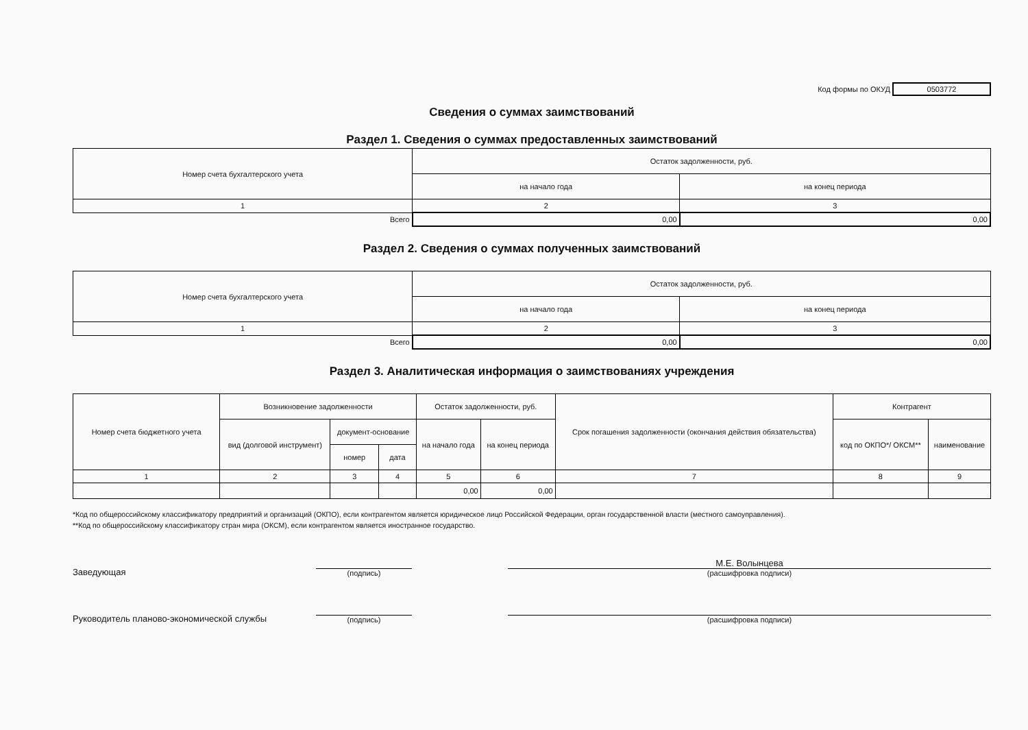Код формы по ОКУД 0503772
Сведения о суммах заимствований
Раздел 1. Сведения о суммах предоставленных заимствований
| Номер счета бухгалтерского учета | Остаток задолженности, руб. | |
| --- | --- | --- |
| | на начало года | на конец периода |
| 1 | 2 | 3 |
| Всего | 0,00 | 0,00 |
Раздел 2. Сведения о суммах полученных заимствований
| Номер счета бухгалтерского учета | Остаток задолженности, руб. | |
| --- | --- | --- |
| | на начало года | на конец периода |
| 1 | 2 | 3 |
| Всего | 0,00 | 0,00 |
Раздел 3. Аналитическая информация о заимствованиях учреждения
| Номер счета бюджетного учета | Возникновение задолженности | | | Остаток задолженности, руб. | | Срок погашения задолженности (окончания действия обязательства) | Контрагент | |
| --- | --- | --- | --- | --- | --- | --- | --- | --- |
| | вид (долговой инструмент) | документ-основание | | на начало года | на конец периода | | код по ОКПО*/ ОКСМ** | наименование |
| | | номер | дата | | | | | |
| 1 | 2 | 3 | 4 | 5 | 6 | 7 | 8 | 9 |
| | | | | 0,00 | 0,00 | | | |
*Код по общероссийскому классификатору предприятий и организаций (ОКПО), если контрагентом является юридическое лицо Российской Федерации, орган государственной власти (местного самоуправления).
**Код по общероссийскому классификатору стран мира (ОКСМ), если контрагентом является иностранное государство.
Заведующая
(подпись)
М.Е. Волынцева
(расшифровка подписи)
Руководитель планово-экономической службы
(подпись)
(расшифровка подписи)